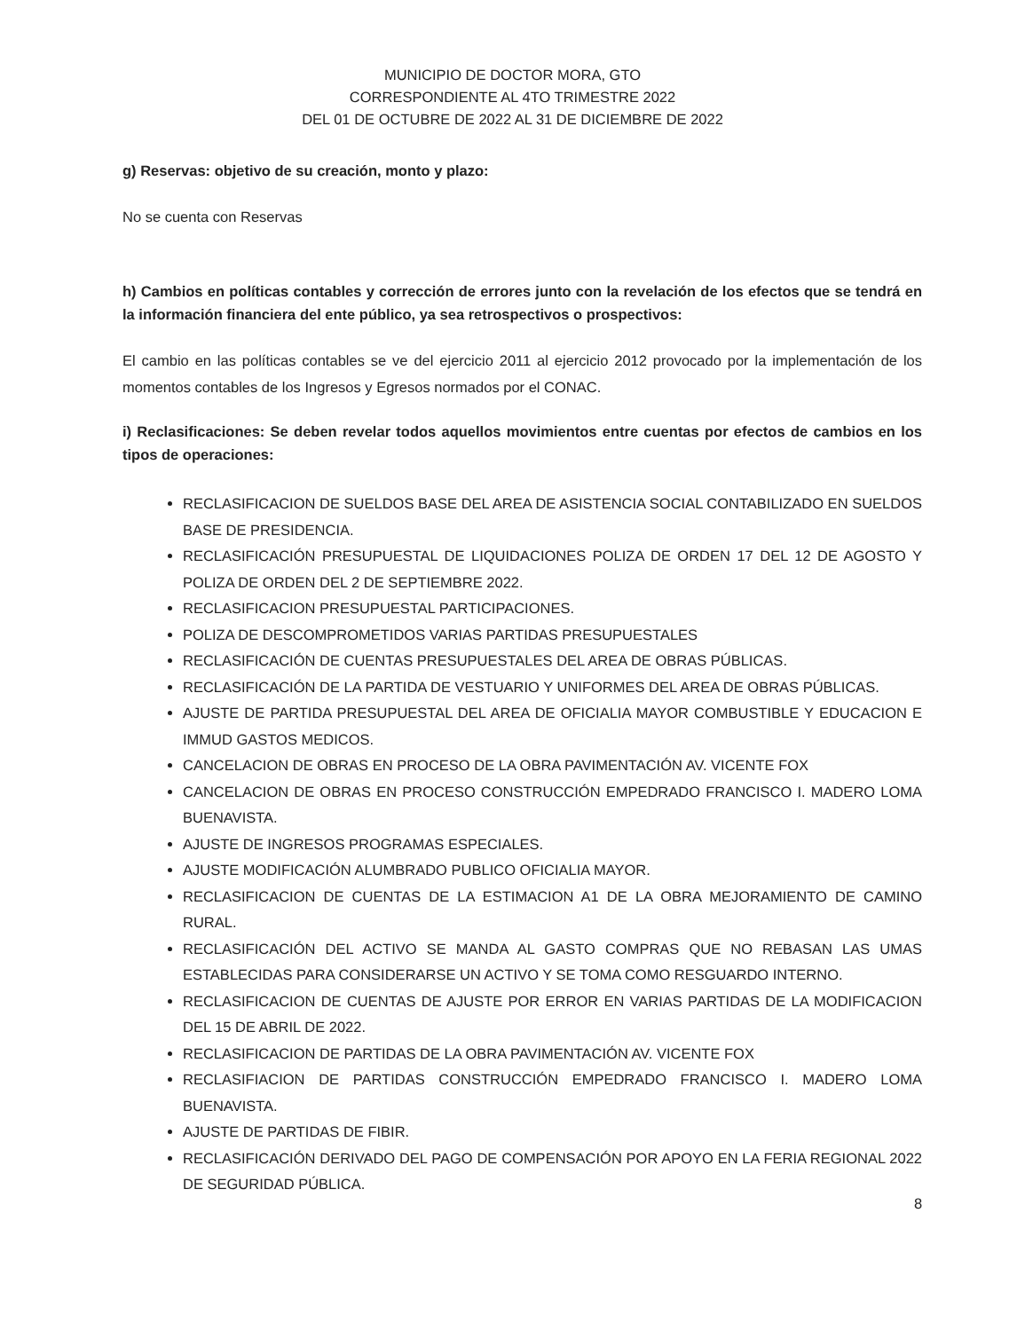MUNICIPIO DE DOCTOR MORA, GTO
CORRESPONDIENTE AL 4TO TRIMESTRE 2022
DEL 01 DE OCTUBRE DE 2022 AL 31 DE DICIEMBRE DE 2022
g) Reservas: objetivo de su creación, monto y plazo:
No se cuenta con Reservas
h) Cambios en políticas contables y corrección de errores junto con la revelación de los efectos que se tendrá en la información financiera del ente público, ya sea retrospectivos o prospectivos:
El cambio en las políticas contables se ve del ejercicio 2011 al ejercicio 2012 provocado por la implementación de los momentos contables de los Ingresos y Egresos normados por el CONAC.
i) Reclasificaciones: Se deben revelar todos aquellos movimientos entre cuentas por efectos de cambios en los tipos de operaciones:
RECLASIFICACION DE SUELDOS BASE DEL AREA DE ASISTENCIA SOCIAL CONTABILIZADO EN SUELDOS BASE DE PRESIDENCIA.
RECLASIFICACIÓN PRESUPUESTAL DE LIQUIDACIONES POLIZA DE ORDEN 17 DEL 12 DE AGOSTO Y POLIZA DE ORDEN DEL 2 DE SEPTIEMBRE 2022.
RECLASIFICACION PRESUPUESTAL PARTICIPACIONES.
POLIZA DE DESCOMPROMETIDOS VARIAS PARTIDAS PRESUPUESTALES
RECLASIFICACIÓN DE CUENTAS PRESUPUESTALES DEL AREA DE OBRAS PÚBLICAS.
RECLASIFICACIÓN DE LA PARTIDA DE VESTUARIO Y UNIFORMES DEL AREA DE OBRAS PÚBLICAS.
AJUSTE DE PARTIDA PRESUPUESTAL DEL AREA DE OFICIALIA MAYOR COMBUSTIBLE Y EDUCACION E IMMUD GASTOS MEDICOS.
CANCELACION DE OBRAS EN PROCESO DE LA OBRA PAVIMENTACIÓN AV. VICENTE FOX
CANCELACION DE OBRAS EN PROCESO CONSTRUCCIÓN EMPEDRADO FRANCISCO I. MADERO LOMA BUENAVISTA.
AJUSTE DE INGRESOS PROGRAMAS ESPECIALES.
AJUSTE MODIFICACIÓN ALUMBRADO PUBLICO OFICIALIA MAYOR.
RECLASIFICACION DE CUENTAS DE LA ESTIMACION A1 DE LA OBRA MEJORAMIENTO DE CAMINO RURAL.
RECLASIFICACIÓN DEL ACTIVO SE MANDA AL GASTO COMPRAS QUE NO REBASAN LAS UMAS ESTABLECIDAS PARA CONSIDERARSE UN ACTIVO Y SE TOMA COMO RESGUARDO INTERNO.
RECLASIFICACION DE CUENTAS DE AJUSTE POR ERROR EN VARIAS PARTIDAS DE LA MODIFICACION DEL 15 DE ABRIL DE 2022.
RECLASIFICACION DE PARTIDAS DE LA OBRA PAVIMENTACIÓN AV. VICENTE FOX
RECLASIFIACION DE PARTIDAS CONSTRUCCIÓN EMPEDRADO FRANCISCO I. MADERO LOMA BUENAVISTA.
AJUSTE DE PARTIDAS DE FIBIR.
RECLASIFICACIÓN DERIVADO DEL PAGO DE COMPENSACIÓN POR APOYO EN LA FERIA REGIONAL 2022 DE SEGURIDAD PÚBLICA.
8